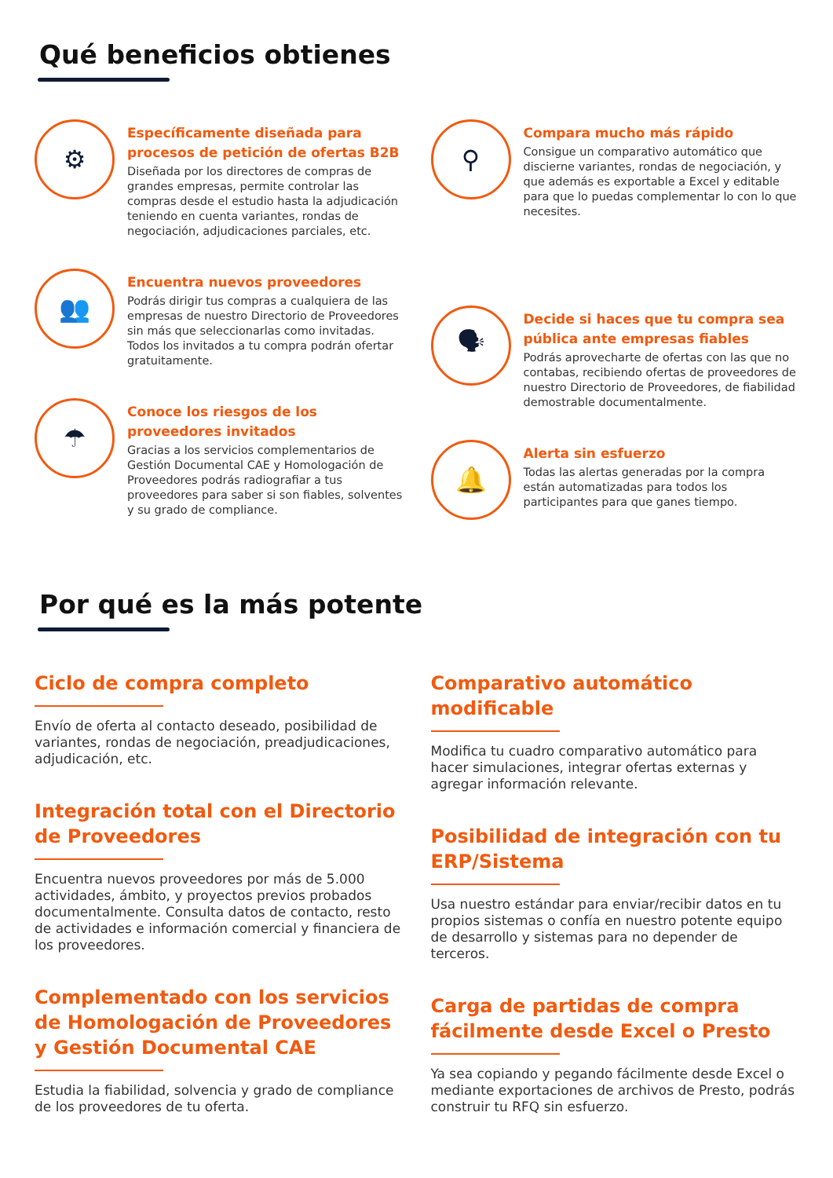Qué beneficios obtienes
⚙
Específicamente diseñada para procesos de petición de ofertas B2B
Diseñada por los directores de compras de grandes empresas, permite controlar las compras desde el estudio hasta la adjudicación teniendo en cuenta variantes, rondas de negociación, adjudicaciones parciales, etc.
👥
Encuentra nuevos proveedores
Podrás dirigir tus compras a cualquiera de las empresas de nuestro Directorio de Proveedores sin más que seleccionarlas como invitadas. Todos los invitados a tu compra podrán ofertar gratuitamente.
☂
Conoce los riesgos de los proveedores invitados
Gracias a los servicios complementarios de Gestión Documental CAE y Homologación de Proveedores podrás radiografiar a tus proveedores para saber si son fiables, solventes y su grado de compliance.
⚲
Compara mucho más rápido
Consigue un comparativo automático que discierne variantes, rondas de negociación, y que además es exportable a Excel y editable para que lo puedas complementar lo con lo que necesites.
🗣
Decide si haces que tu compra sea pública ante empresas fiables
Podrás aprovecharte de ofertas con las que no contabas, recibiendo ofertas de proveedores de nuestro Directorio de Proveedores, de fiabilidad demostrable documentalmente.
🔔
Alerta sin esfuerzo
Todas las alertas generadas por la compra están automatizadas para todos los participantes para que ganes tiempo.
Por qué es la más potente
Ciclo de compra completo
Envío de oferta al contacto deseado, posibilidad de variantes, rondas de negociación, preadjudicaciones, adjudicación, etc.
Integración total con el Directorio de Proveedores
Encuentra nuevos proveedores por más de 5.000 actividades, ámbito, y proyectos previos probados documentalmente. Consulta datos de contacto, resto de actividades e información comercial y financiera de los proveedores.
Complementado con los servicios de Homologación de Proveedores y Gestión Documental CAE
Estudia la fiabilidad, solvencia y grado de compliance de los proveedores de tu oferta.
Comparativo automático modificable
Modifica tu cuadro comparativo automático para hacer simulaciones, integrar ofertas externas y agregar información relevante.
Posibilidad de integración con tu ERP/Sistema
Usa nuestro estándar para enviar/recibir datos en tu propios sistemas o confía en nuestro potente equipo de desarrollo y sistemas para no depender de terceros.
Carga de partidas de compra fácilmente desde Excel o Presto
Ya sea copiando y pegando fácilmente desde Excel o mediante exportaciones de archivos de Presto, podrás construir tu RFQ sin esfuerzo.